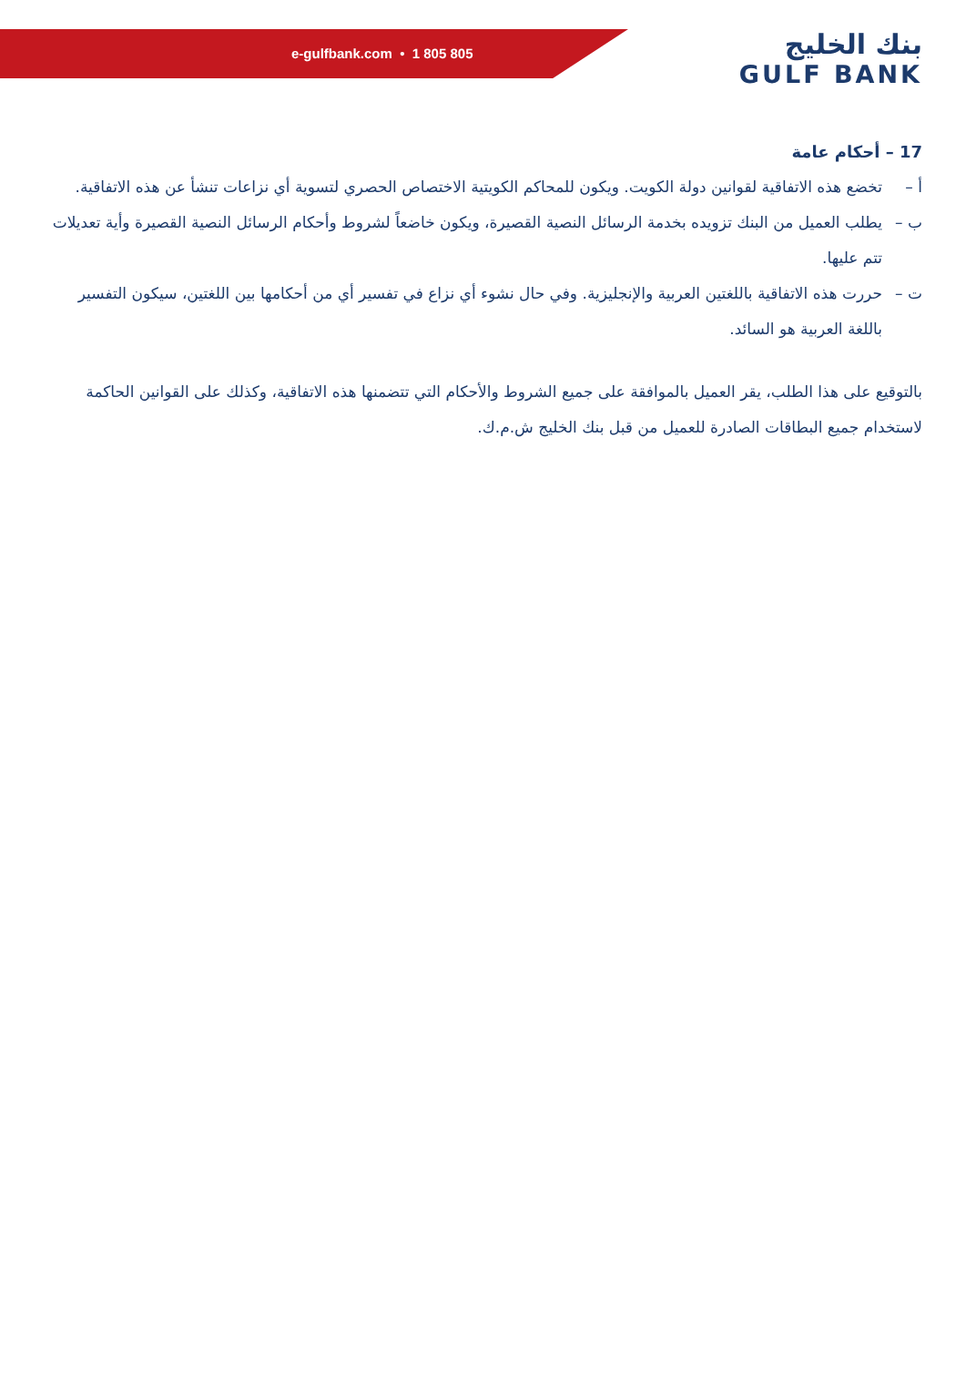e-gulfbank.com • 1 805 805
بنك الخليج
GULF BANK
17 – أحكام عامة
أ – تخضع هذه الاتفاقية لقوانين دولة الكويت. ويكون للمحاكم الكويتية الاختصاص الحصري لتسوية أي نزاعات تنشأ عن هذه الاتفاقية.
ب – يطلب العميل من البنك تزويده بخدمة الرسائل النصية القصيرة، ويكون خاضعاً لشروط وأحكام الرسائل النصية القصيرة وأية تعديلات تتم عليها.
ت – حررت هذه الاتفاقية باللغتين العربية والإنجليزية. وفي حال نشوء أي نزاع في تفسير أي من أحكامها بين اللغتين، سيكون التفسير باللغة العربية هو السائد.
بالتوقيع على هذا الطلب، يقر العميل بالموافقة على جميع الشروط والأحكام التي تتضمنها هذه الاتفاقية، وكذلك على القوانين الحاكمة لاستخدام جميع البطاقات الصادرة للعميل من قبل بنك الخليج ش.م.ك.